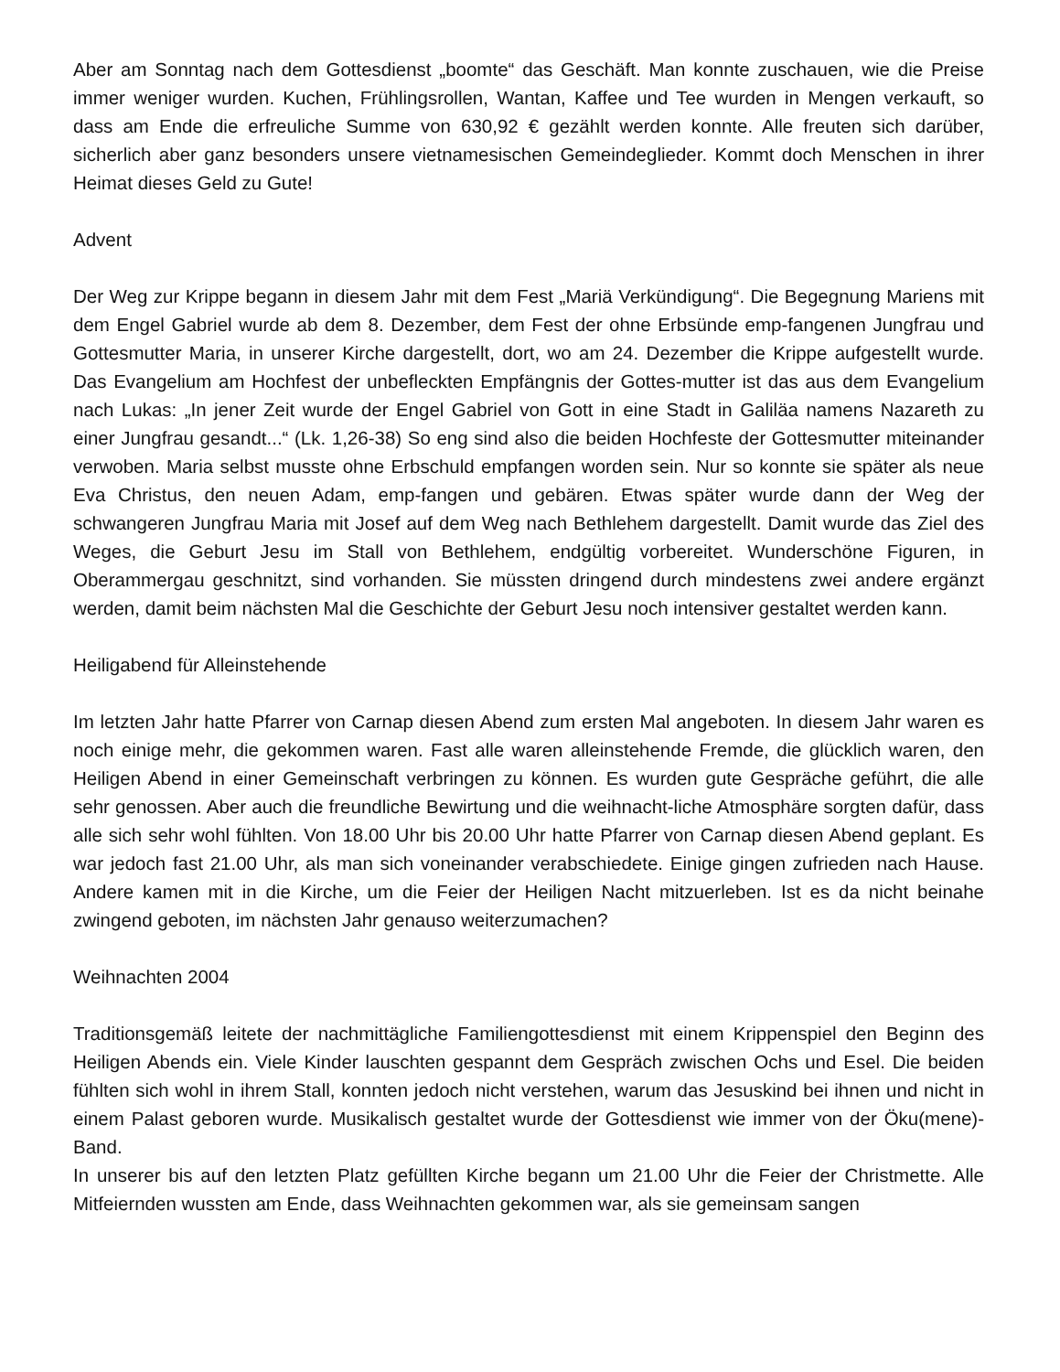Aber am Sonntag nach dem Gottesdienst „boomte“ das Geschäft. Man konnte zuschauen, wie die Preise immer weniger wurden. Kuchen, Frühlingsrollen, Wantan, Kaffee und Tee wurden in Mengen verkauft, so dass am Ende die erfreuliche Summe von 630,92 € gezählt werden konnte. Alle freuten sich darüber, sicherlich aber ganz besonders unsere vietnamesischen Gemeindeglieder. Kommt doch Menschen in ihrer Heimat dieses Geld zu Gute!
Advent
Der Weg zur Krippe begann in diesem Jahr mit dem Fest „Mariä Verkündigung“. Die Begegnung Mariens mit dem Engel Gabriel wurde ab dem 8. Dezember, dem Fest der ohne Erbsünde emp-fangenen Jungfrau und Gottesmutter Maria, in unserer Kirche dargestellt, dort, wo am 24. Dezember die Krippe aufgestellt wurde. Das Evangelium am Hochfest der unbefleckten Empfängnis der Gottes-mutter ist das aus dem Evangelium nach Lukas: „In jener Zeit wurde der Engel Gabriel von Gott in eine Stadt in Galiläa namens Nazareth zu einer Jungfrau gesandt...“ (Lk. 1,26-38) So eng sind also die beiden Hochfeste der Gottesmutter miteinander verwoben. Maria selbst musste ohne Erbschuld empfangen worden sein. Nur so konnte sie später als neue Eva Christus, den neuen Adam, emp-fangen und gebären. Etwas später wurde dann der Weg der schwangeren Jungfrau Maria mit Josef auf dem Weg nach Bethlehem dargestellt. Damit wurde das Ziel des Weges, die Geburt Jesu im Stall von Bethlehem, endgültig vorbereitet. Wunderschöne Figuren, in Oberammergau geschnitzt, sind vorhanden. Sie müssten dringend durch mindestens zwei andere ergänzt werden, damit beim nächsten Mal die Geschichte der Geburt Jesu noch intensiver gestaltet werden kann.
Heiligabend für Alleinstehende
Im letzten Jahr hatte Pfarrer von Carnap diesen Abend zum ersten Mal angeboten. In diesem Jahr waren es noch einige mehr, die gekommen waren. Fast alle waren alleinstehende Fremde, die glücklich waren, den Heiligen Abend in einer Gemeinschaft verbringen zu können. Es wurden gute Gespräche geführt, die alle sehr genossen. Aber auch die freundliche Bewirtung und die weihnacht-liche Atmosphäre sorgten dafür, dass alle sich sehr wohl fühlten. Von 18.00 Uhr bis 20.00 Uhr hatte Pfarrer von Carnap diesen Abend geplant. Es war jedoch fast 21.00 Uhr, als man sich voneinander verabschiedete. Einige gingen zufrieden nach Hause. Andere kamen mit in die Kirche, um die Feier der Heiligen Nacht mitzuerleben. Ist es da nicht beinahe zwingend geboten, im nächsten Jahr genauso weiterzumachen?
Weihnachten 2004
Traditionsgemäß leitete der nachmittägliche Familiengottesdienst mit einem Krippenspiel den Beginn des Heiligen Abends ein. Viele Kinder lauschten gespannt dem Gespräch zwischen Ochs und Esel. Die beiden fühlten sich wohl in ihrem Stall, konnten jedoch nicht verstehen, warum das Jesuskind bei ihnen und nicht in einem Palast geboren wurde. Musikalisch gestaltet wurde der Gottesdienst wie immer von der Öku(mene)-Band.
In unserer bis auf den letzten Platz gefüllten Kirche begann um 21.00 Uhr die Feier der Christmette. Alle Mitfeiernden wussten am Ende, dass Weihnachten gekommen war, als sie gemeinsam sangen